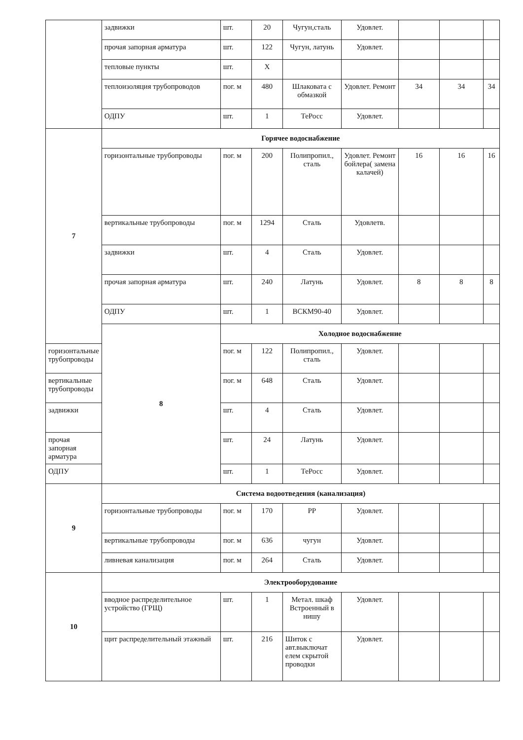| | задвижки | шт. | 20 | Чугун,сталь | Удовлет. | | | |
| | прочая запорная арматура | шт. | 122 | Чугун, латунь | Удовлет. | | | |
| | тепловые пункты | шт. | X | | | | | |
| | теплоизоляция трубопроводов | пог. м | 480 | Шлаковата с обмазкой | Удовлет. Ремонт | 34 | 34 | 34 |
| | ОДПУ | шт. | 1 | ТеРосс | Удовлет. | | | |
| 7 | Горячее водоснабжение | | | | | | | |
| | горизонтальные трубопроводы | пог. м | 200 | Полипропил., сталь | Удовлет. Ремонт бойлера( замена калачей) | 16 | 16 | 16 |
| | вертикальные трубопроводы | пог. м | 1294 | Сталь | Удовлетв. | | | |
| | задвижки | шт. | 4 | Сталь | Удовлет. | | | |
| | прочая запорная арматура | шт. | 240 | Латунь | Удовлет. | 8 | 8 | 8 |
| | ОДПУ | шт. | 1 | ВСКМ90-40 | Удовлет. | | | |
| | 8 | Холодное водоснабжение | | | | | | |
| горизонтальные трубопроводы | | пог. м | 122 | Полипропил., сталь | Удовлет. | | | |
| вертикальные трубопроводы | | пог. м | 648 | Сталь | Удовлет. | | | |
| задвижки | | шт. | 4 | Сталь | Удовлет. | | | |
| прочая запорная арматура | | шт. | 24 | Латунь | Удовлет. | | | |
| ОДПУ | | шт. | 1 | ТеРосс | Удовлет. | | | |
| 9 | Система водоотведения (канализация) | | | | | | | |
| | горизонтальные трубопроводы | пог. м | 170 | PP | Удовлет. | | | |
| | вертикальные трубопроводы | пог. м | 636 | чугун | Удовлет. | | | |
| | ливневая канализация | пог. м | 264 | Сталь | Удовлет. | | | |
| 10 | Электрооборудование | | | | | | | |
| | вводное распределительное устройство (ГРЩ) | шт. | 1 | Метал. шкаф Встроенный в нишу | Удовлет. | | | |
| | щит распределительный этажный | шт. | 216 | Шиток с авт.выключат елем скрытой проводки | Удовлет. | | | |